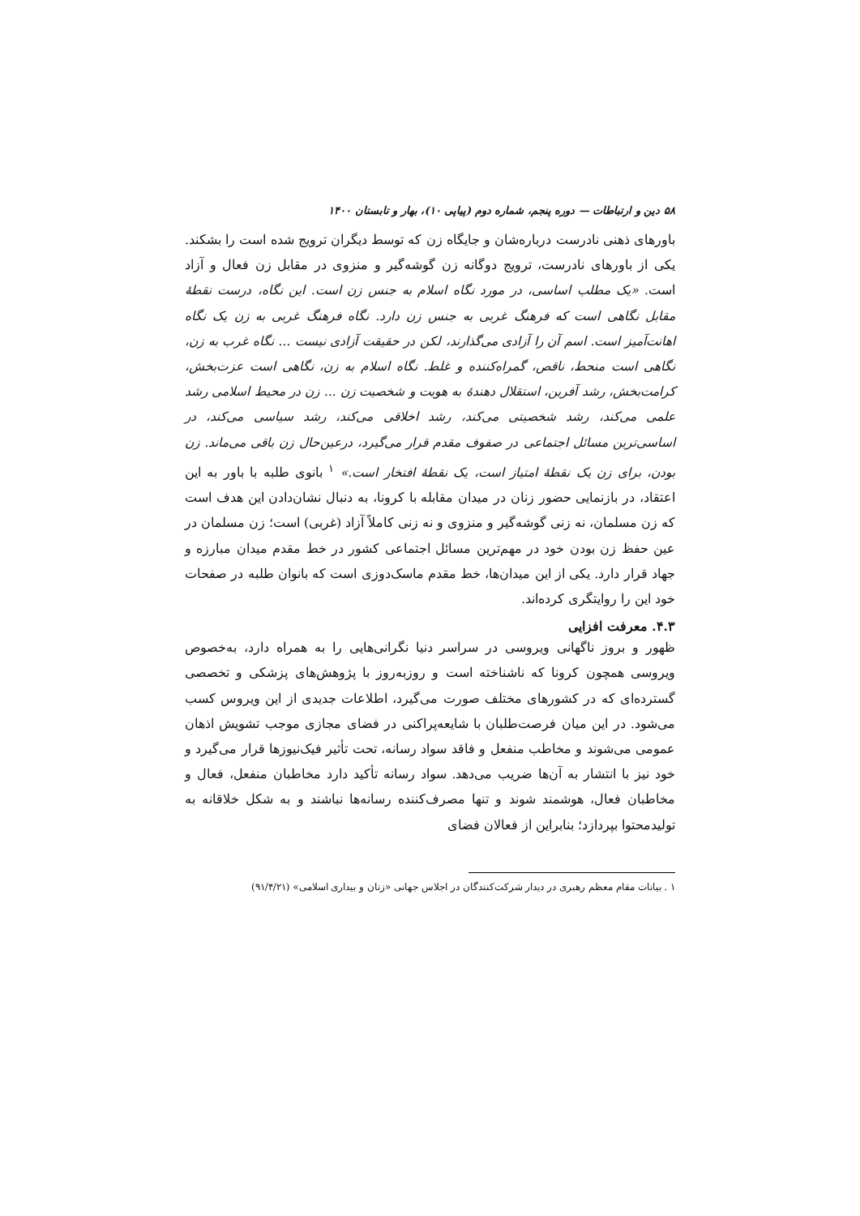۵۸ دین و ارتباطات — دوره پنجم، شماره دوم (پیاپی ۱۰)، بهار و تابستان ۱۴۰۰
باورهای ذهنی نادرست درباره‌شان و جایگاه زن که توسط دیگران ترویج شده است را بشکند. یکی از باورهای نادرست، ترویج دوگانه زن گوشه‌گیر و منزوی در مقابل زن فعال و آزاد است. «یک مطلب اساسی، در مورد نگاه اسلام به جنس زن است. این نگاه، درست نقطهٔ مقابل نگاهی است که فرهنگ غربی به جنس زن دارد. نگاه فرهنگ غربی به زن یک نگاه اهانت‌آمیز است. اسم آن را آزادی می‌گذارند، لکن در حقیقت آزادی نیست ... نگاه غرب به زن، نگاهی است منحط، ناقص، گمراه‌کننده و غلط. نگاه اسلام به زن، نگاهی است عزت‌بخش، کرامت‌بخش، رشد آفرین، استقلال دهندهٔ به هویت و شخصیت زن ... زن در محیط اسلامی رشد علمی می‌کند، رشد شخصیتی می‌کند، رشد اخلاقی می‌کند، رشد سیاسی می‌کند، در اساسی‌ترین مسائل اجتماعی در صفوف مقدم قرار می‌گیرد، درعین‌حال زن باقی می‌ماند. زن بودن، برای زن یک نقطهٔ امتیاز است، یک نقطهٔ افتخار است.» <sup>۱</sup> بانوی طلبه با باور به این اعتقاد، در بازنمایی حضور زنان در میدان مقابله با کرونا، به دنبال نشان‌دادن این هدف است که زن مسلمان، نه زنی گوشه‌گیر و منزوی و نه زنی کاملاً آزاد (غربی) است؛ زن مسلمان در عین حفظ زن بودن خود در مهم‌ترین مسائل اجتماعی کشور در خط مقدم میدان مبارزه و جهاد قرار دارد. یکی از این میدان‌ها، خط مقدم ماسک‌دوزی است که بانوان طلبه در صفحات خود این را روایتگری کرده‌اند.
۴.۳. معرفت افزایی
ظهور و بروز ناگهانی ویروسی در سراسر دنیا نگرانی‌هایی را به همراه دارد، به‌خصوص ویروسی همچون کرونا که ناشناخته است و روزبه‌روز با پژوهش‌های پزشکی و تخصصی گسترده‌ای که در کشورهای مختلف صورت می‌گیرد، اطلاعات جدیدی از این ویروس کسب می‌شود. در این میان فرصت‌طلبان با شایعه‌پراکنی در فضای مجازی موجب تشویش اذهان عمومی می‌شوند و مخاطب منفعل و فاقد سواد رسانه، تحت تأثیر فیک‌نیوزها قرار می‌گیرد و خود نیز با انتشار به آن‌ها ضریب می‌دهد. سواد رسانه تأکید دارد مخاطبان منفعل، فعال و مخاطبان فعال، هوشمند شوند و تنها مصرف‌کننده رسانه‌ها نباشند و به شکل خلاقانه به تولیدمحتوا بپردازد؛ بنابراین از فعالان فضای
۱ . بیانات مقام معظم رهبری در دیدار شرکت‌کنندگان در اجلاس جهانی «زنان و بیداری اسلامی» (۹۱/۴/۲۱)